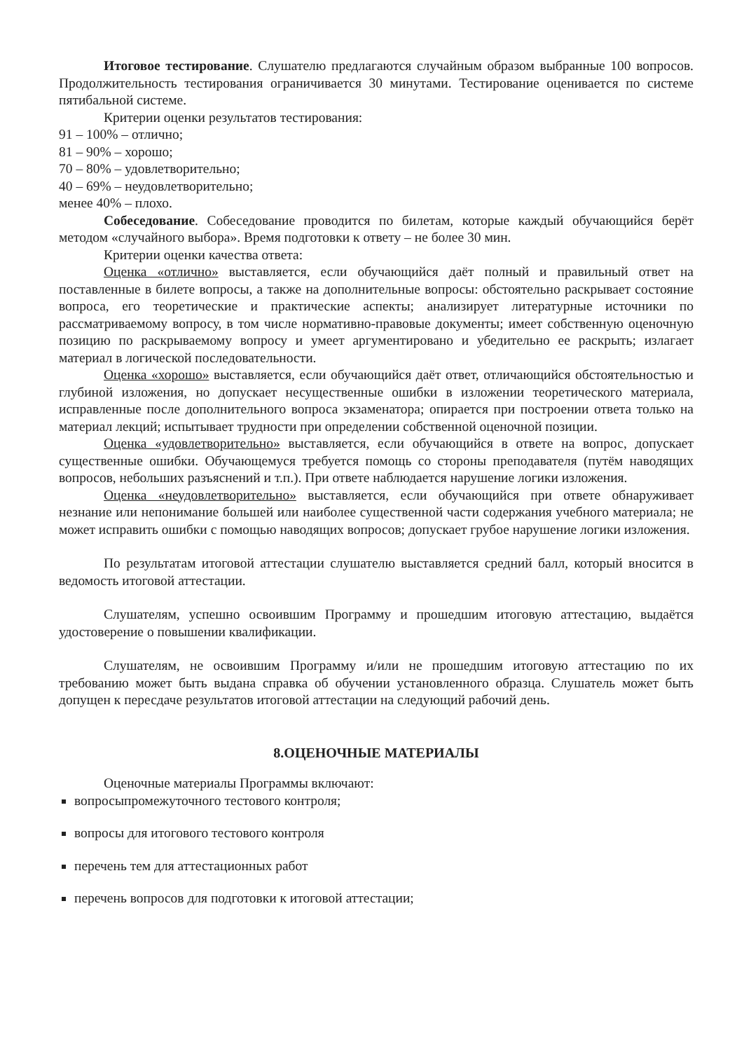Итоговое тестирование. Слушателю предлагаются случайным образом выбранные 100 вопросов. Продолжительность тестирования ограничивается 30 минутами. Тестирование оценивается по системе пятибальной системе.
Критерии оценки результатов тестирования:
91 – 100% – отлично;
81 – 90% – хорошо;
70 – 80% – удовлетворительно;
40 – 69% – неудовлетворительно;
менее 40% – плохо.
Собеседование. Собеседование проводится по билетам, которые каждый обучающийся берёт методом «случайного выбора». Время подготовки к ответу – не более 30 мин.
Критерии оценки качества ответа:
Оценка «отлично» выставляется, если обучающийся даёт полный и правильный ответ на поставленные в билете вопросы, а также на дополнительные вопросы: обстоятельно раскрывает состояние вопроса, его теоретические и практические аспекты; анализирует литературные источники по рассматриваемому вопросу, в том числе нормативно-правовые документы; имеет собственную оценочную позицию по раскрываемому вопросу и умеет аргументировано и убедительно ее раскрыть; излагает материал в логической последовательности.
Оценка «хорошо» выставляется, если обучающийся даёт ответ, отличающийся обстоятельностью и глубиной изложения, но допускает несущественные ошибки в изложении теоретического материала, исправленные после дополнительного вопроса экзаменатора; опирается при построении ответа только на материал лекций; испытывает трудности при определении собственной оценочной позиции.
Оценка «удовлетворительно» выставляется, если обучающийся в ответе на вопрос, допускает существенные ошибки. Обучающемуся требуется помощь со стороны преподавателя (путём наводящих вопросов, небольших разъяснений и т.п.). При ответе наблюдается нарушение логики изложения.
Оценка «неудовлетворительно» выставляется, если обучающийся при ответе обнаруживает незнание или непонимание большей или наиболее существенной части содержания учебного материала; не может исправить ошибки с помощью наводящих вопросов; допускает грубое нарушение логики изложения.
По результатам итоговой аттестации слушателю выставляется средний балл, который вносится в ведомость итоговой аттестации.
Слушателям, успешно освоившим Программу и прошедшим итоговую аттестацию, выдаётся удостоверение о повышении квалификации.
Слушателям, не освоившим Программу и/или не прошедшим итоговую аттестацию по их требованию может быть выдана справка об обучении установленного образца. Слушатель может быть допущен к пересдаче результатов итоговой аттестации на следующий рабочий день.
8.ОЦЕНОЧНЫЕ МАТЕРИАЛЫ
Оценочные материалы Программы включают:
вопросыпромежуточного тестового контроля;
вопросы для итогового тестового контроля
перечень тем для аттестационных работ
перечень вопросов для подготовки к итоговой аттестации;